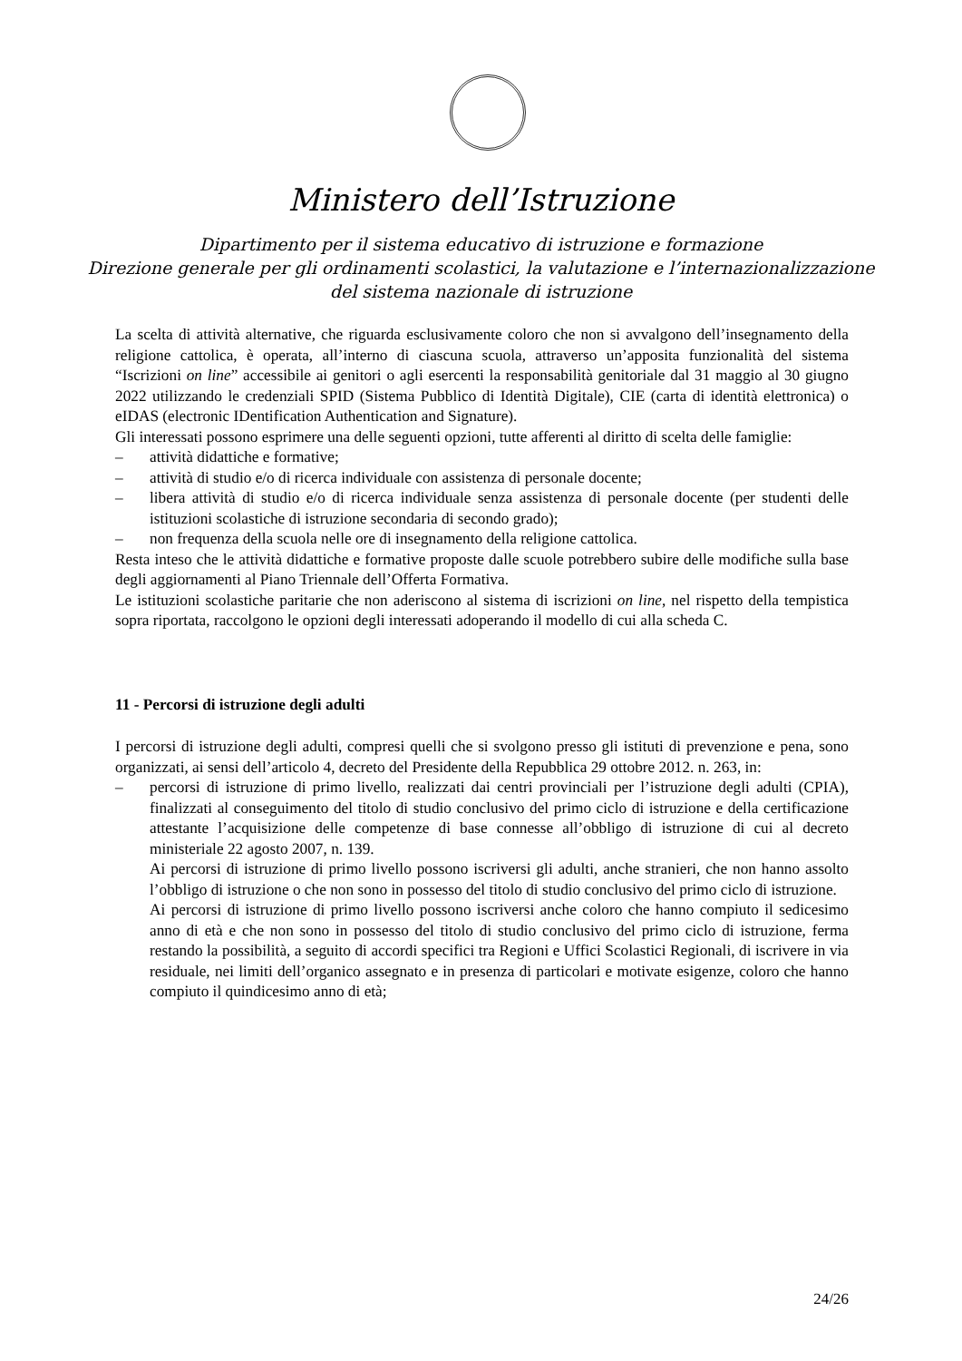Ministero dell’Istruzione
Dipartimento per il sistema educativo di istruzione e formazione
Direzione generale per gli ordinamenti scolastici, la valutazione e l’internazionalizzazione
del sistema nazionale di istruzione
La scelta di attività alternative, che riguarda esclusivamente coloro che non si avvalgono dell’insegnamento della religione cattolica, è operata, all’interno di ciascuna scuola, attraverso un’apposita funzionalità del sistema “Iscrizioni on line” accessibile ai genitori o agli esercenti la responsabilità genitoriale dal 31 maggio al 30 giugno 2022 utilizzando le credenziali SPID (Sistema Pubblico di Identità Digitale), CIE (carta di identità elettronica) o eIDAS (electronic IDentification Authentication and Signature).
Gli interessati possono esprimere una delle seguenti opzioni, tutte afferenti al diritto di scelta delle famiglie:
– attività didattiche e formative;
– attività di studio e/o di ricerca individuale con assistenza di personale docente;
– libera attività di studio e/o di ricerca individuale senza assistenza di personale docente (per studenti delle istituzioni scolastiche di istruzione secondaria di secondo grado);
– non frequenza della scuola nelle ore di insegnamento della religione cattolica.
Resta inteso che le attività didattiche e formative proposte dalle scuole potrebbero subire delle modifiche sulla base degli aggiornamenti al Piano Triennale dell’Offerta Formativa.
Le istituzioni scolastiche paritarie che non aderiscono al sistema di iscrizioni on line, nel rispetto della tempistica sopra riportata, raccolgono le opzioni degli interessati adoperando il modello di cui alla scheda C.
11 - Percorsi di istruzione degli adulti
I percorsi di istruzione degli adulti, compresi quelli che si svolgono presso gli istituti di prevenzione e pena, sono organizzati, ai sensi dell’articolo 4, decreto del Presidente della Repubblica 29 ottobre 2012. n. 263, in:
– percorsi di istruzione di primo livello, realizzati dai centri provinciali per l’istruzione degli adulti (CPIA), finalizzati al conseguimento del titolo di studio conclusivo del primo ciclo di istruzione e della certificazione attestante l’acquisizione delle competenze di base connesse all’obbligo di istruzione di cui al decreto ministeriale 22 agosto 2007, n. 139.
Ai percorsi di istruzione di primo livello possono iscriversi gli adulti, anche stranieri, che non hanno assolto l’obbligo di istruzione o che non sono in possesso del titolo di studio conclusivo del primo ciclo di istruzione.
Ai percorsi di istruzione di primo livello possono iscriversi anche coloro che hanno compiuto il sedicesimo anno di età e che non sono in possesso del titolo di studio conclusivo del primo ciclo di istruzione, ferma restando la possibilità, a seguito di accordi specifici tra Regioni e Uffici Scolastici Regionali, di iscrivere in via residuale, nei limiti dell’organico assegnato e in presenza di particolari e motivate esigenze, coloro che hanno compiuto il quindicesimo anno di età;
24/26